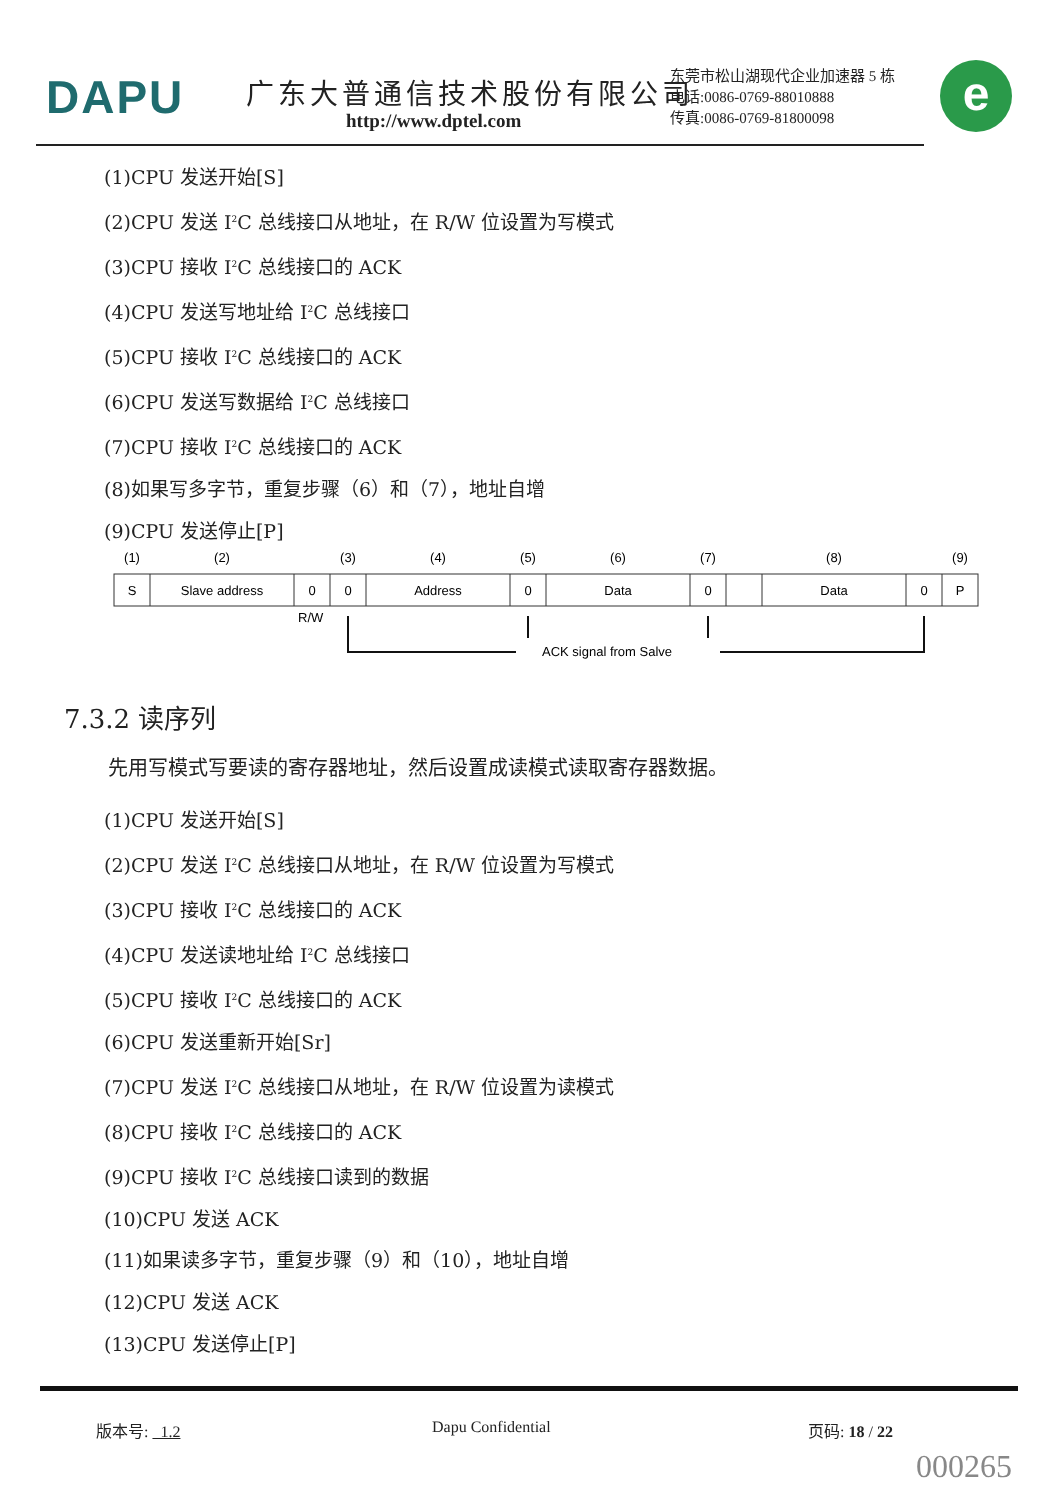DAPU 广东大普通信技术股份有限公司
http://www.dptel.com
东莞市松山湖现代企业加速器 5 栋
电话:0086-0769-88010888
传真:0086-0769-81800098
e
(1)CPU 发送开始[S]
(2)CPU 发送 I<sup>2</sup>C 总线接口从地址，在 R/W 位设置为写模式
(3)CPU 接收 I<sup>2</sup>C 总线接口的 ACK
(4)CPU 发送写地址给 I<sup>2</sup>C 总线接口
(5)CPU 接收 I<sup>2</sup>C 总线接口的 ACK
(6)CPU 发送写数据给 I<sup>2</sup>C 总线接口
(7)CPU 接收 I<sup>2</sup>C 总线接口的 ACK
(8)如果写多字节，重复步骤（6）和（7），地址自增
(9)CPU 发送停止[P]
(1)
(2)
(3)
(4)
(5)
(6)
(7)
(8)
(9)
S
Slave address
0
0
Address
0
Data
0
Data
0
P
R/W
ACK signal from Salve
7.3.2 读序列
先用写模式写要读的寄存器地址，然后设置成读模式读取寄存器数据。
(1)CPU 发送开始[S]
(2)CPU 发送 I<sup>2</sup>C 总线接口从地址，在 R/W 位设置为写模式
(3)CPU 接收 I<sup>2</sup>C 总线接口的 ACK
(4)CPU 发送读地址给 I<sup>2</sup>C 总线接口
(5)CPU 接收 I<sup>2</sup>C 总线接口的 ACK
(6)CPU 发送重新开始[Sr]
(7)CPU 发送 I<sup>2</sup>C 总线接口从地址，在 R/W 位设置为读模式
(8)CPU 接收 I<sup>2</sup>C 总线接口的 ACK
(9)CPU 接收 I<sup>2</sup>C 总线接口读到的数据
(10)CPU 发送 ACK
(11)如果读多字节，重复步骤（9）和（10），地址自增
(12)CPU 发送 ACK
(13)CPU 发送停止[P]
版本号: 1.2 Dapu Confidential 页码: 18 / 22
000265